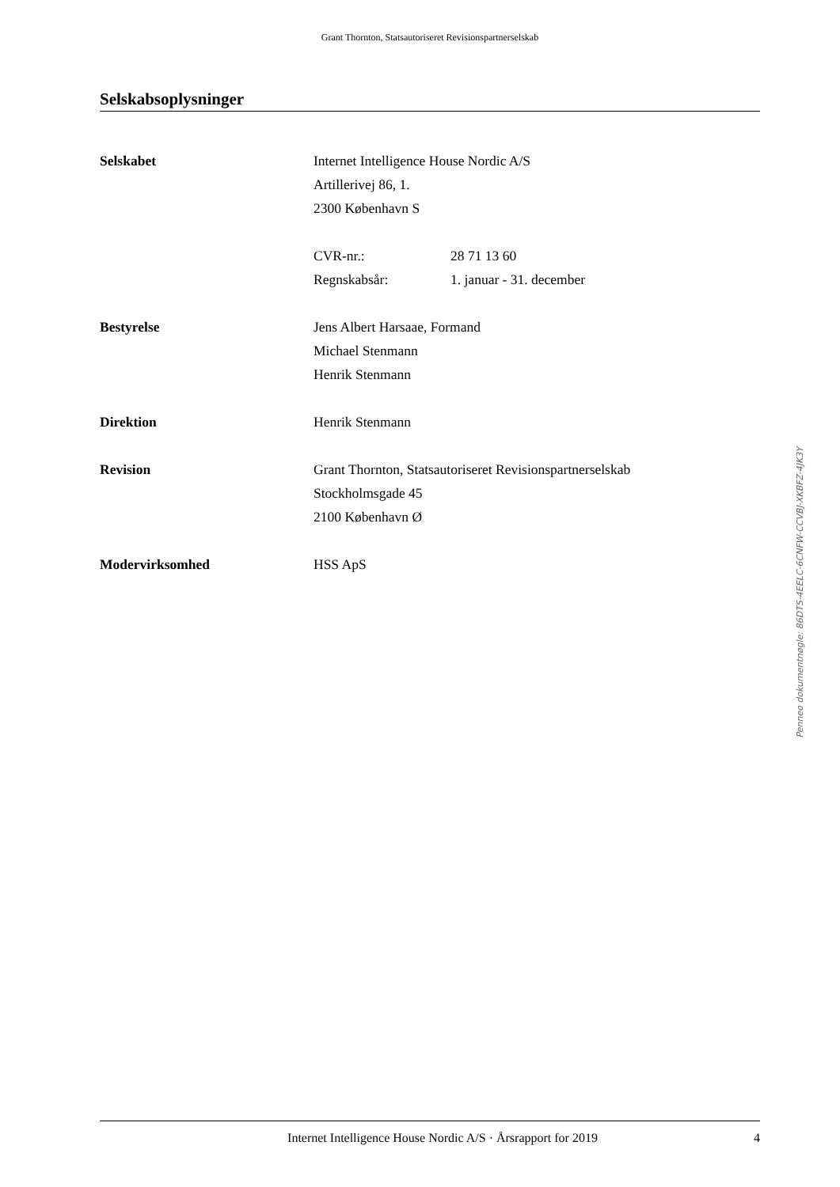Grant Thornton, Statsautoriseret Revisionspartnerselskab
Selskabsoplysninger
| Selskabet | Internet Intelligence House Nordic A/S | |
| | Artillerivej 86, 1. | |
| | 2300 København S | |
| | CVR-nr.: | 28 71 13 60 |
| | Regnskabsår: | 1. januar - 31. december |
| Bestyrelse | Jens Albert Harsaae, Formand | |
| | Michael Stenmann | |
| | Henrik Stenmann | |
| Direktion | Henrik Stenmann | |
| Revision | Grant Thornton, Statsautoriseret Revisionspartnerselskab | |
| | Stockholmsgade 45 | |
| | 2100 København Ø | |
| Modervirksomhed | HSS ApS | |
Internet Intelligence House Nordic A/S · Årsrapport for 2019
4
Penneo dokumentnøgle: 86DTS-4EELC-6CNFW-CCVBJ-XKBFZ-4JK3Y